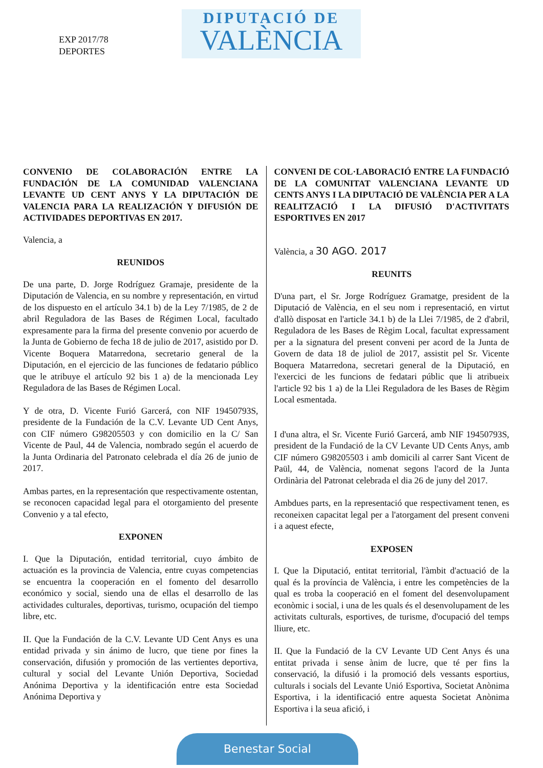EXP 2017/78
DEPORTES
DIPUTACIÓ DE
VALÈNCIA
CONVENIO DE COLABORACIÓN ENTRE LA FUNDACIÓN DE LA COMUNIDAD VALENCIANA LEVANTE UD CENT ANYS Y LA DIPUTACIÓN DE VALENCIA PARA LA REALIZACIÓN Y DIFUSIÓN DE ACTIVIDADES DEPORTIVAS EN 2017.
Valencia, a
REUNIDOS
De una parte, D. Jorge Rodríguez Gramaje, presidente de la Diputación de Valencia, en su nombre y representación, en virtud de los dispuesto en el artículo 34.1 b) de la Ley 7/1985, de 2 de abril Reguladora de las Bases de Régimen Local, facultado expresamente para la firma del presente convenio por acuerdo de la Junta de Gobierno de fecha 18 de julio de 2017, asistido por D. Vicente Boquera Matarredona, secretario general de la Diputación, en el ejercicio de las funciones de fedatario público que le atribuye el artículo 92 bis 1 a) de la mencionada Ley Reguladora de las Bases de Régimen Local.
Y de otra, D. Vicente Furió Garcerá, con NIF 19450793S, presidente de la Fundación de la C.V. Levante UD Cent Anys, con CIF número G98205503 y con domicilio en la C/ San Vicente de Paul, 44 de Valencia, nombrado según el acuerdo de la Junta Ordinaria del Patronato celebrada el día 26 de junio de 2017.
Ambas partes, en la representación que respectivamente ostentan, se reconocen capacidad legal para el otorgamiento del presente Convenio y a tal efecto,
EXPONEN
I. Que la Diputación, entidad territorial, cuyo ámbito de actuación es la provincia de Valencia, entre cuyas competencias se encuentra la cooperación en el fomento del desarrollo económico y social, siendo una de ellas el desarrollo de las actividades culturales, deportivas, turismo, ocupación del tiempo libre, etc.
II. Que la Fundación de la C.V. Levante UD Cent Anys es una entidad privada y sin ánimo de lucro, que tiene por fines la conservación, difusión y promoción de las vertientes deportiva, cultural y social del Levante Unión Deportiva, Sociedad Anónima Deportiva y la identificación entre esta Sociedad Anónima Deportiva y
CONVENI DE COL·LABORACIÓ ENTRE LA FUNDACIÓ DE LA COMUNITAT VALENCIANA LEVANTE UD CENTS ANYS I LA DIPUTACIÓ DE VALÈNCIA PER A LA REALITZACIÓ I LA DIFUSIÓ D'ACTIVITATS ESPORTIVES EN 2017
València, a 30 AGO. 2017
REUNITS
D'una part, el Sr. Jorge Rodríguez Gramatge, president de la Diputació de València, en el seu nom i representació, en virtut d'allò disposat en l'article 34.1 b) de la Llei 7/1985, de 2 d'abril, Reguladora de les Bases de Règim Local, facultat expressament per a la signatura del present conveni per acord de la Junta de Govern de data 18 de juliol de 2017, assistit pel Sr. Vicente Boquera Matarredona, secretari general de la Diputació, en l'exercici de les funcions de fedatari públic que li atribueix l'article 92 bis 1 a) de la Llei Reguladora de les Bases de Règim Local esmentada.
I d'una altra, el Sr. Vicente Furió Garcerá, amb NIF 19450793S, president de la Fundació de la CV Levante UD Cents Anys, amb CIF número G98205503 i amb domicili al carrer Sant Vicent de Paül, 44, de València, nomenat segons l'acord de la Junta Ordinària del Patronat celebrada el dia 26 de juny del 2017.
Ambdues parts, en la representació que respectivament tenen, es reconeixen capacitat legal per a l'atorgament del present conveni i a aquest efecte,
EXPOSEN
I. Que la Diputació, entitat territorial, l'àmbit d'actuació de la qual és la província de València, i entre les competències de la qual es troba la cooperació en el foment del desenvolupament econòmic i social, i una de les quals és el desenvolupament de les activitats culturals, esportives, de turisme, d'ocupació del temps lliure, etc.
II. Que la Fundació de la CV Levante UD Cent Anys és una entitat privada i sense ànim de lucre, que té per fins la conservació, la difusió i la promoció dels vessants esportius, culturals i socials del Levante Unió Esportiva, Societat Anònima Esportiva, i la identificació entre aquesta Societat Anònima Esportiva i la seua afició, i
Benestar Social